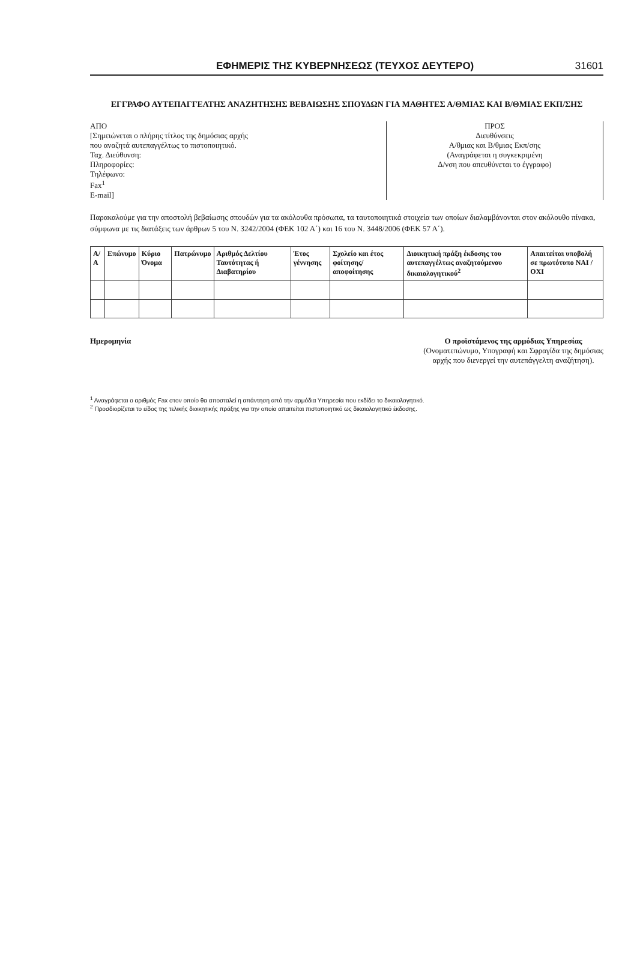ΕΦΗΜΕΡΙΣ ΤΗΣ ΚΥΒΕΡΝΗΣΕΩΣ (ΤΕΥΧΟΣ ΔΕΥΤΕΡΟ) 31601
ΕΓΓΡΑΦΟ ΑΥΤΕΠΑΓΓΕΛΤΗΣ ΑΝΑΖΗΤΗΣΗΣ ΒΕΒΑΙΩΣΗΣ ΣΠΟΥΔΩΝ ΓΙΑ ΜΑΘΗΤΕΣ Α/ΘΜΙΑΣ ΚΑΙ Β/ΘΜΙΑΣ ΕΚΠ/ΣΗΣ
ΑΠΟ
[Σημειώνεται ο πλήρης τίτλος της δημόσιας αρχής
που αναζητά αυτεπαγγέλτως το πιστοποιητικό.
Ταχ. Διεύθυνση:
Πληροφορίες:
Τηλέφωνο:
Fax<sup>1</sup>
E-mail]
ΠΡΟΣ
Διευθύνσεις
Α/θμιας και Β/θμιας Εκπ/σης
(Αναγράφεται η συγκεκριμένη
Δ/νση που απευθύνεται το έγγραφο)
Παρακαλούμε για την αποστολή βεβαίωσης σπουδών για τα ακόλουθα πρόσωπα, τα ταυτοποιητικά στοιχεία των οποίων διαλαμβάνονται στον ακόλουθο πίνακα, σύμφωνα με τις διατάξεις των άρθρων 5 του Ν. 3242/2004 (ΦΕΚ 102 Α΄) και 16 του Ν. 3448/2006 (ΦΕΚ 57 Α΄).
| Α/Α | Επώνυμο | Κύριο Όνομα | Πατρώνυμο | Αριθμός Δελτίου Ταυτότητας ή Διαβατηρίου | Έτος γέννησης | Σχολείο και έτος φοίτησης/ αποφοίτησης | Διοικητική πράξη έκδοσης του αυτεπαγγέλτως αναζητούμενου δικαιολογητικού<sup>2</sup> | Απαιτείται υποβολή σε πρωτότυπο ΝΑΙ / ΟΧΙ |
| --- | --- | --- | --- | --- | --- | --- | --- | --- |
Ημερομηνία Ο προϊστάμενος της αρμόδιας Υπηρεσίας
(Ονοματεπώνυμο, Υπογραφή και Σφραγίδα της δημόσιας αρχής που διενεργεί την αυτεπάγγελτη αναζήτηση).
<sup>1</sup> Αναγράφεται ο αριθμός Fax στον οποίο θα αποσταλεί η απάντηση από την αρμόδια Υπηρεσία που εκδίδει το δικαιολογητικό.
<sup>2</sup> Προσδιορίζεται το είδος της τελικής διοικητικής πράξης για την οποία απαιτείται πιστοποιητικό ως δικαιολογητικό έκδοσης.